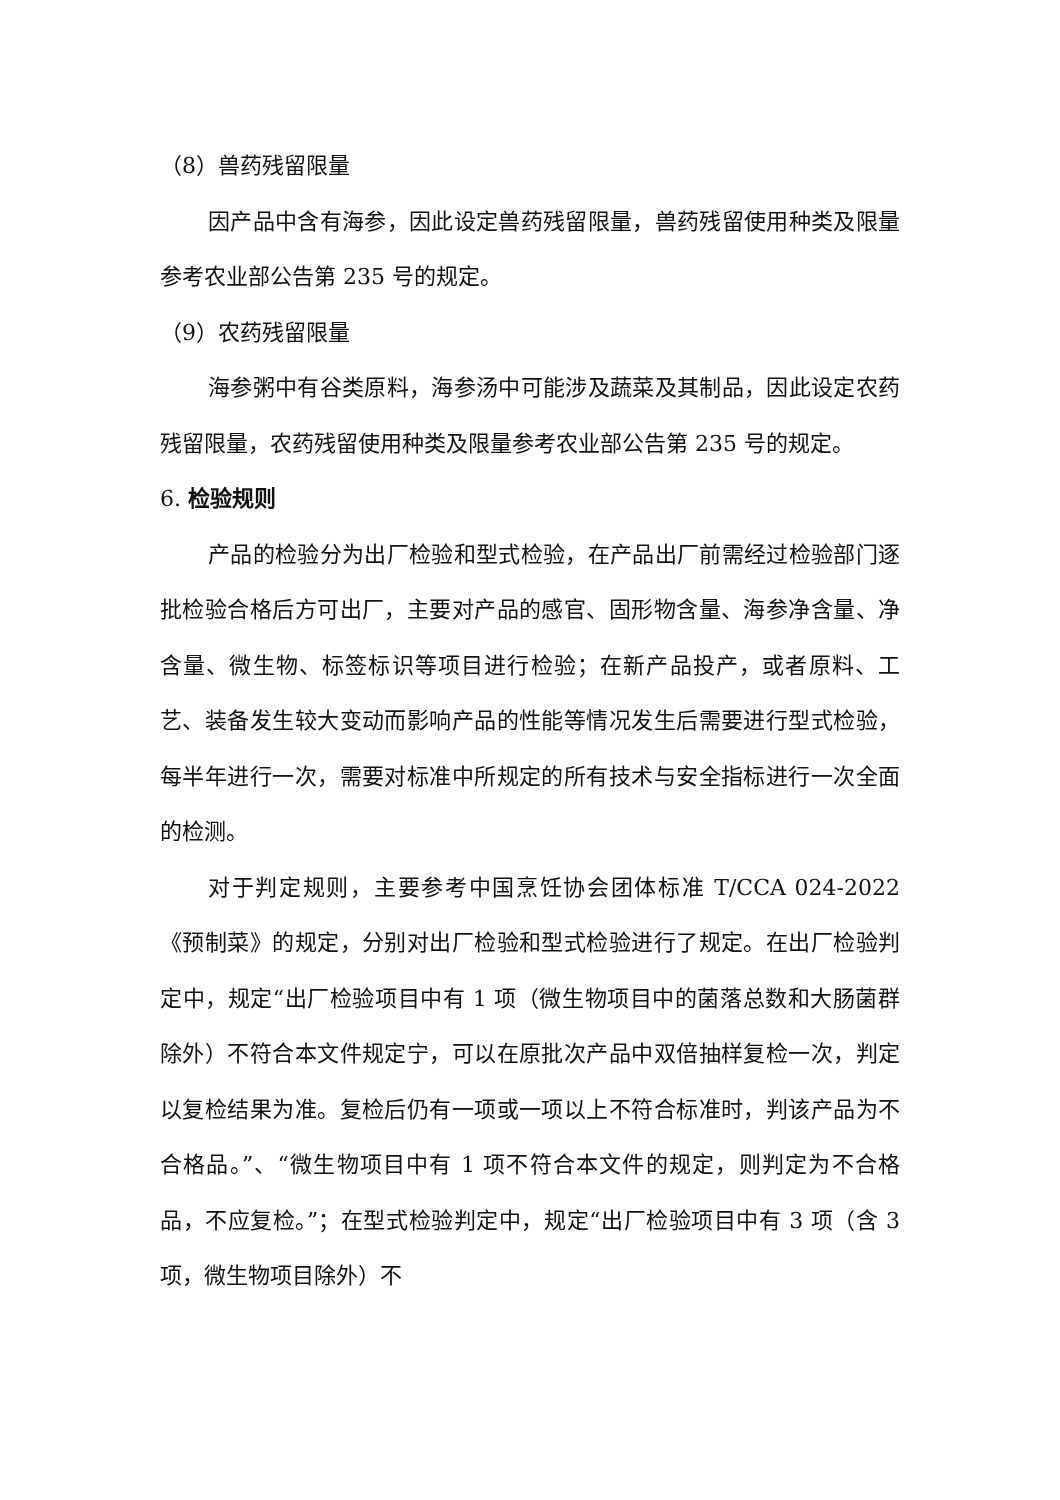（8）兽药残留限量
因产品中含有海参，因此设定兽药残留限量，兽药残留使用种类及限量参考农业部公告第 235 号的规定。
（9）农药残留限量
海参粥中有谷类原料，海参汤中可能涉及蔬菜及其制品，因此设定农药残留限量，农药残留使用种类及限量参考农业部公告第 235 号的规定。
6. 检验规则
产品的检验分为出厂检验和型式检验，在产品出厂前需经过检验部门逐批检验合格后方可出厂，主要对产品的感官、固形物含量、海参净含量、净含量、微生物、标签标识等项目进行检验；在新产品投产，或者原料、工艺、装备发生较大变动而影响产品的性能等情况发生后需要进行型式检验，每半年进行一次，需要对标准中所规定的所有技术与安全指标进行一次全面的检测。
对于判定规则，主要参考中国烹饪协会团体标准 T/CCA 024-2022《预制菜》的规定，分别对出厂检验和型式检验进行了规定。在出厂检验判定中，规定“出厂检验项目中有 1 项（微生物项目中的菌落总数和大肠菌群除外）不符合本文件规定宁，可以在原批次产品中双倍抽样复检一次，判定以复检结果为准。复检后仍有一项或一项以上不符合标准时，判该产品为不合格品。”、“微生物项目中有 1 项不符合本文件的规定，则判定为不合格品，不应复检。”；在型式检验判定中，规定“出厂检验项目中有 3 项（含 3 项，微生物项目除外）不